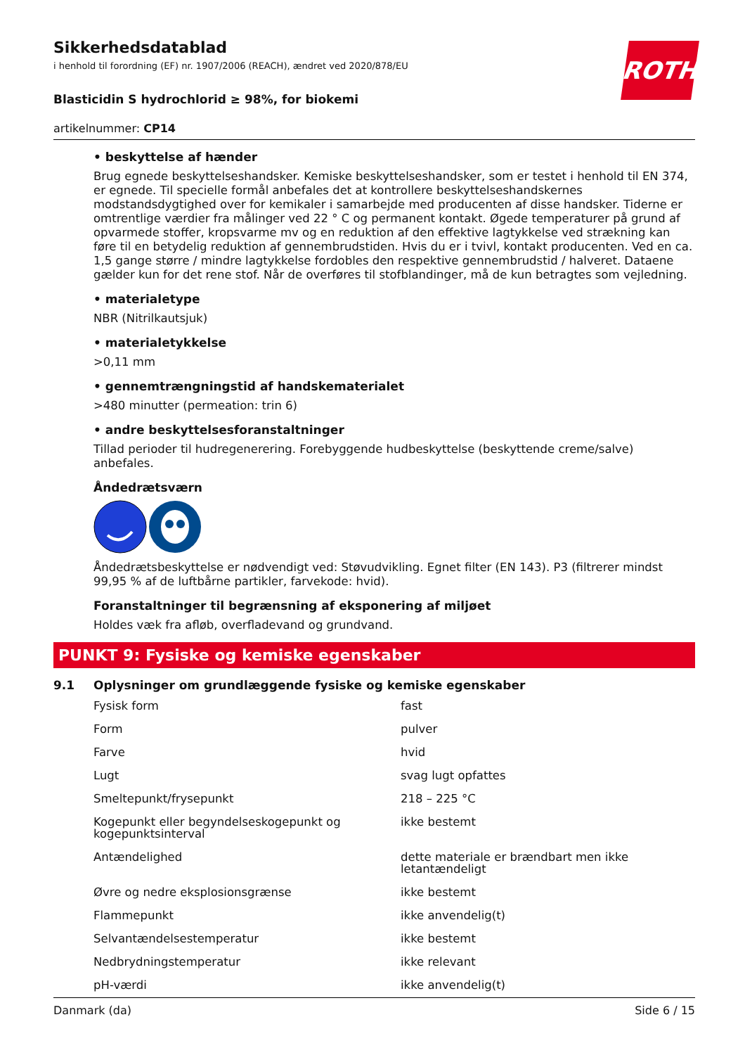ROTH
Sikkerhedsdatablad
i henhold til forordning (EF) nr. 1907/2006 (REACH), ændret ved 2020/878/EU
Blasticidin S hydrochlorid ≥ 98%, for biokemi
artikelnummer: CP14
• beskyttelse af hænder
Brug egnede beskyttelseshandsker. Kemiske beskyttelseshandsker, som er testet i henhold til EN 374, er egnede. Til specielle formål anbefales det at kontrollere beskyttelseshandskernes modstandsdygtighed over for kemikaler i samarbejde med producenten af disse handsker. Tiderne er omtrentlige værdier fra målinger ved 22 ° C og permanent kontakt. Øgede temperaturer på grund af opvarmede stoffer, kropsvarme mv og en reduktion af den effektive lagtykkelse ved strækning kan føre til en betydelig reduktion af gennembrudstiden. Hvis du er i tvivl, kontakt producenten. Ved en ca. 1,5 gange større / mindre lagtykkelse fordobles den respektive gennembrudstid / halveret. Dataene gælder kun for det rene stof. Når de overføres til stofblandinger, må de kun betragtes som vejledning.
• materialetype
NBR (Nitrilkautsjuk)
• materialetykkelse
>0,11 mm
• gennemtrængningstid af handskematerialet
>480 minutter (permeation: trin 6)
• andre beskyttelsesforanstaltninger
Tillad perioder til hudregenerering. Forebyggende hudbeskyttelse (beskyttende creme/salve) anbefales.
Åndedrætsværn
Åndedrætsbeskyttelse er nødvendigt ved: Støvudvikling. Egnet filter (EN 143). P3 (filtrerer mindst 99,95 % af de luftbårne partikler, farvekode: hvid).
Foranstaltninger til begrænsning af eksponering af miljøet
Holdes væk fra afløb, overfladevand og grundvand.
PUNKT 9: Fysiske og kemiske egenskaber
9.1 Oplysninger om grundlæggende fysiske og kemiske egenskaber
| Fysisk form | fast |
| Form | pulver |
| Farve | hvid |
| Lugt | svag lugt opfattes |
| Smeltepunkt/frysepunkt | 218 – 225 °C |
| Kogepunkt eller begyndelseskogepunkt og kogepunktsinterval | ikke bestemt |
| Antændelighed | dette materiale er brændbart men ikke letantændeligt |
| Øvre og nedre eksplosionsgrænse | ikke bestemt |
| Flammepunkt | ikke anvendelig(t) |
| Selvantændelsestemperatur | ikke bestemt |
| Nedbrydningstemperatur | ikke relevant |
| pH-værdi | ikke anvendelig(t) |
Danmark (da) Side 6 / 15